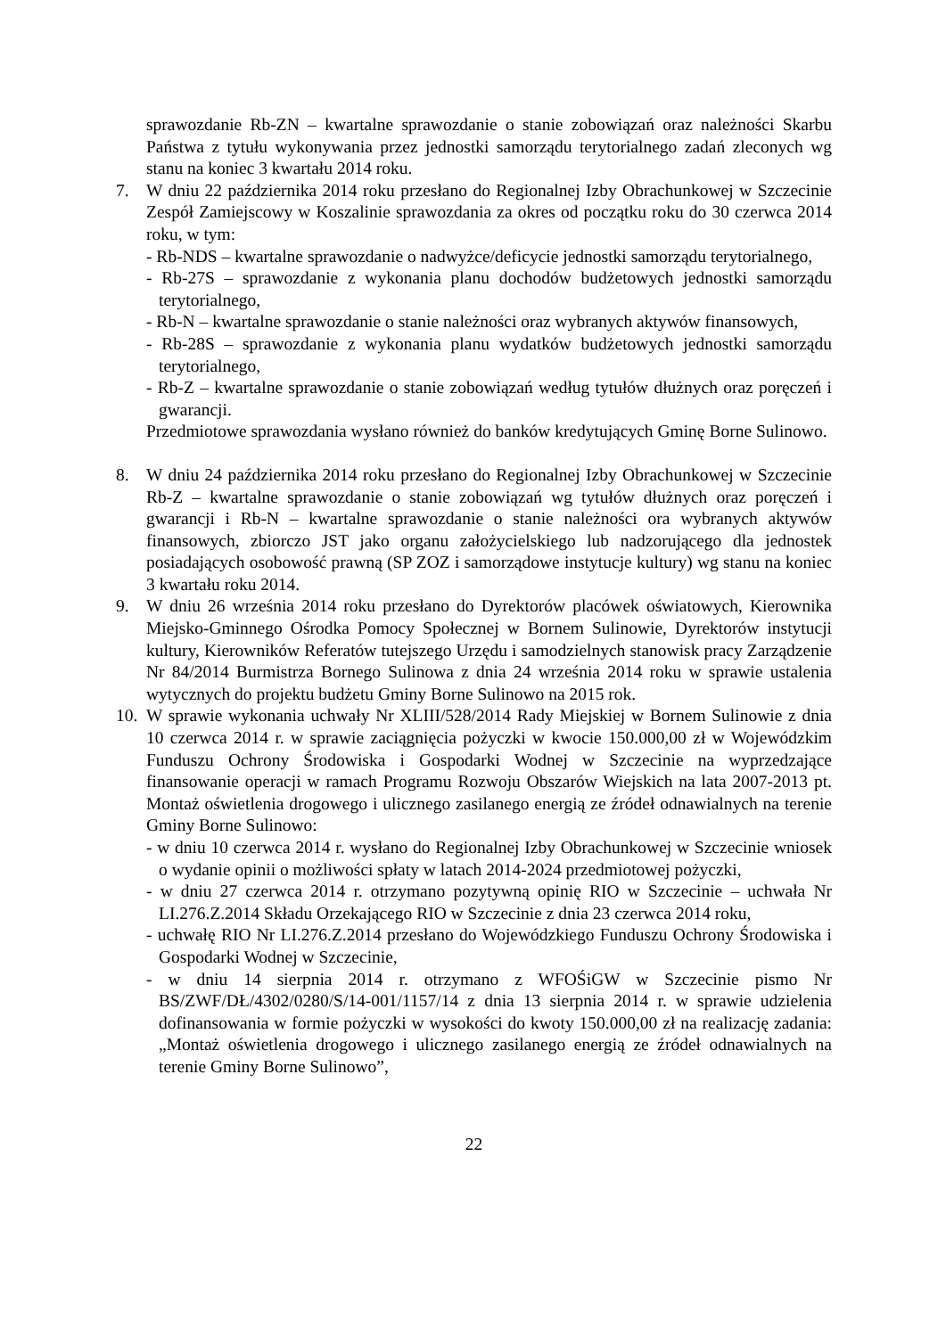sprawozdanie Rb-ZN – kwartalne sprawozdanie o stanie zobowiązań oraz należności Skarbu Państwa z tytułu wykonywania przez jednostki samorządu terytorialnego zadań zleconych wg stanu na koniec 3 kwartału 2014 roku.
7. W dniu 22 października 2014 roku przesłano do Regionalnej Izby Obrachunkowej w Szczecinie Zespół Zamiejscowy w Koszalinie sprawozdania za okres od początku roku do 30 czerwca 2014 roku, w tym:
- Rb-NDS – kwartalne sprawozdanie o nadwyżce/deficycie jednostki samorządu terytorialnego,
- Rb-27S – sprawozdanie z wykonania planu dochodów budżetowych jednostki samorządu terytorialnego,
- Rb-N – kwartalne sprawozdanie o stanie należności oraz wybranych aktywów finansowych,
- Rb-28S – sprawozdanie z wykonania planu wydatków budżetowych jednostki samorządu terytorialnego,
- Rb-Z – kwartalne sprawozdanie o stanie zobowiązań według tytułów dłużnych oraz poręczeń i gwarancji.
Przedmiotowe sprawozdania wysłano również do banków kredytujących Gminę Borne Sulinowo.
8. W dniu 24 października 2014 roku przesłano do Regionalnej Izby Obrachunkowej w Szczecinie Rb-Z – kwartalne sprawozdanie o stanie zobowiązań wg tytułów dłużnych oraz poręczeń i gwarancji i Rb-N – kwartalne sprawozdanie o stanie należności ora wybranych aktywów finansowych, zbiorczo JST jako organu założycielskiego lub nadzorującego dla jednostek posiadających osobowość prawną (SP ZOZ i samorządowe instytucje kultury) wg stanu na koniec 3 kwartału roku 2014.
9. W dniu 26 września 2014 roku przesłano do Dyrektorów placówek oświatowych, Kierownika Miejsko-Gminnego Ośrodka Pomocy Społecznej w Bornem Sulinowie, Dyrektorów instytucji kultury, Kierowników Referatów tutejszego Urzędu i samodzielnych stanowisk pracy Zarządzenie Nr 84/2014 Burmistrza Bornego Sulinowa z dnia 24 września 2014 roku w sprawie ustalenia wytycznych do projektu budżetu Gminy Borne Sulinowo na 2015 rok.
10.
W sprawie wykonania uchwały Nr XLIII/528/2014 Rady Miejskiej w Bornem Sulinowie z dnia 10 czerwca 2014 r. w sprawie zaciągnięcia pożyczki w kwocie 150.000,00 zł w Wojewódzkim Funduszu Ochrony Środowiska i Gospodarki Wodnej w Szczecinie na wyprzedzające finansowanie operacji w ramach Programu Rozwoju Obszarów Wiejskich na lata 2007-2013 pt. Montaż oświetlenia drogowego i ulicznego zasilanego energią ze źródeł odnawialnych na terenie Gminy Borne Sulinowo:
- w dniu 10 czerwca 2014 r. wysłano do Regionalnej Izby Obrachunkowej w Szczecinie wniosek o wydanie opinii o możliwości spłaty w latach 2014-2024 przedmiotowej pożyczki,
- w dniu 27 czerwca 2014 r. otrzymano pozytywną opinię RIO w Szczecinie – uchwała Nr LI.276.Z.2014 Składu Orzekającego RIO w Szczecinie z dnia 23 czerwca 2014 roku,
- uchwałę RIO Nr LI.276.Z.2014 przesłano do Wojewódzkiego Funduszu Ochrony Środowiska i Gospodarki Wodnej w Szczecinie,
- w dniu 14 sierpnia 2014 r. otrzymano z WFOŚiGW w Szczecinie pismo Nr BS/ZWF/DŁ/4302/0280/S/14-001/1157/14 z dnia 13 sierpnia 2014 r. w sprawie udzielenia dofinansowania w formie pożyczki w wysokości do kwoty 150.000,00 zł na realizację zadania: „Montaż oświetlenia drogowego i ulicznego zasilanego energią ze źródeł odnawialnych na terenie Gminy Borne Sulinowo”,
22